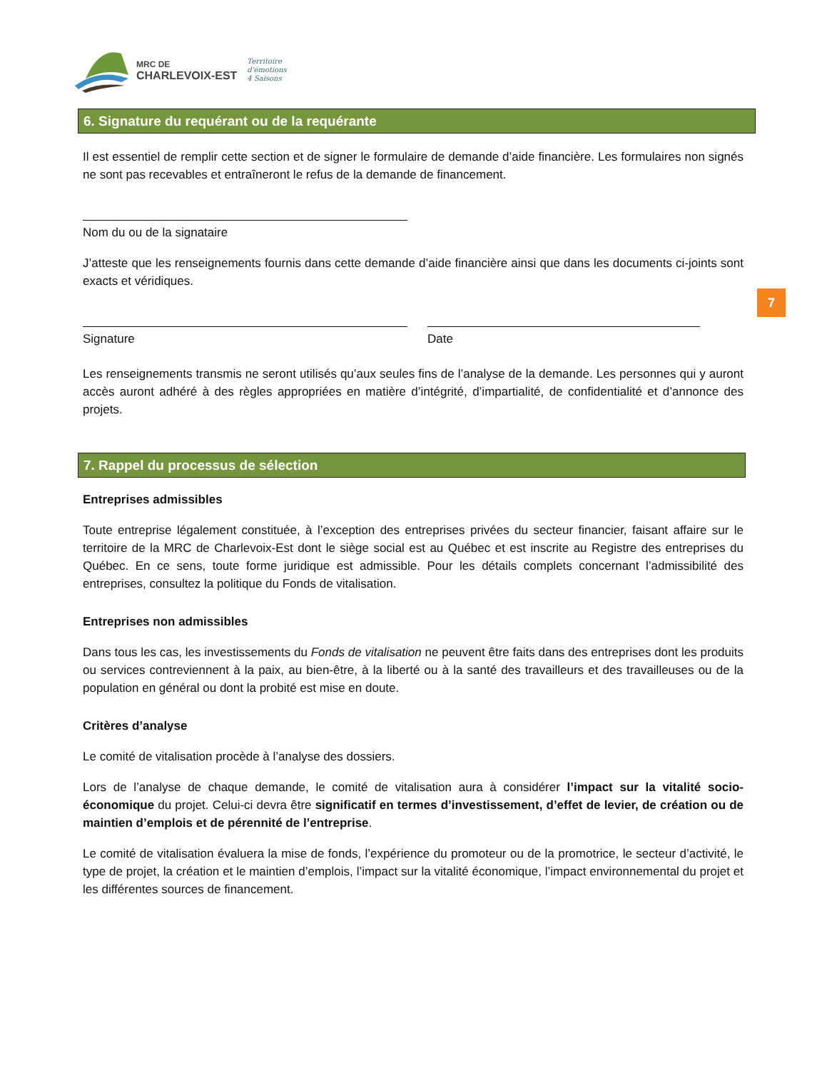MRC DE
CHARLEVOIX-EST
Territoire
d'émotions
4 Saisons
7
6. Signature du requérant ou de la requérante
Il est essentiel de remplir cette section et de signer le formulaire de demande d’aide financière. Les formulaires non signés ne sont pas recevables et entraîneront le refus de la demande de financement.
Nom du ou de la signataire
J’atteste que les renseignements fournis dans cette demande d’aide financière ainsi que dans les documents ci-joints sont exacts et véridiques.
Signature Date
Les renseignements transmis ne seront utilisés qu’aux seules fins de l’analyse de la demande. Les personnes qui y auront accès auront adhéré à des règles appropriées en matière d’intégrité, d’impartialité, de confidentialité et d’annonce des projets.
7. Rappel du processus de sélection
Entreprises admissibles
Toute entreprise légalement constituée, à l’exception des entreprises privées du secteur financier, faisant affaire sur le territoire de la MRC de Charlevoix-Est dont le siège social est au Québec et est inscrite au Registre des entreprises du Québec. En ce sens, toute forme juridique est admissible. Pour les détails complets concernant l’admissibilité des entreprises, consultez la politique du Fonds de vitalisation.
Entreprises non admissibles
Dans tous les cas, les investissements du Fonds de vitalisation ne peuvent être faits dans des entreprises dont les produits ou services contreviennent à la paix, au bien-être, à la liberté ou à la santé des travailleurs et des travailleuses ou de la population en général ou dont la probité est mise en doute.
Critères d’analyse
Le comité de vitalisation procède à l’analyse des dossiers.
Lors de l’analyse de chaque demande, le comité de vitalisation aura à considérer l’impact sur la vitalité socio-économique du projet. Celui-ci devra être significatif en termes d’investissement, d’effet de levier, de création ou de maintien d’emplois et de pérennité de l’entreprise.
Le comité de vitalisation évaluera la mise de fonds, l’expérience du promoteur ou de la promotrice, le secteur d’activité, le type de projet, la création et le maintien d’emplois, l’impact sur la vitalité économique, l’impact environnemental du projet et les différentes sources de financement.